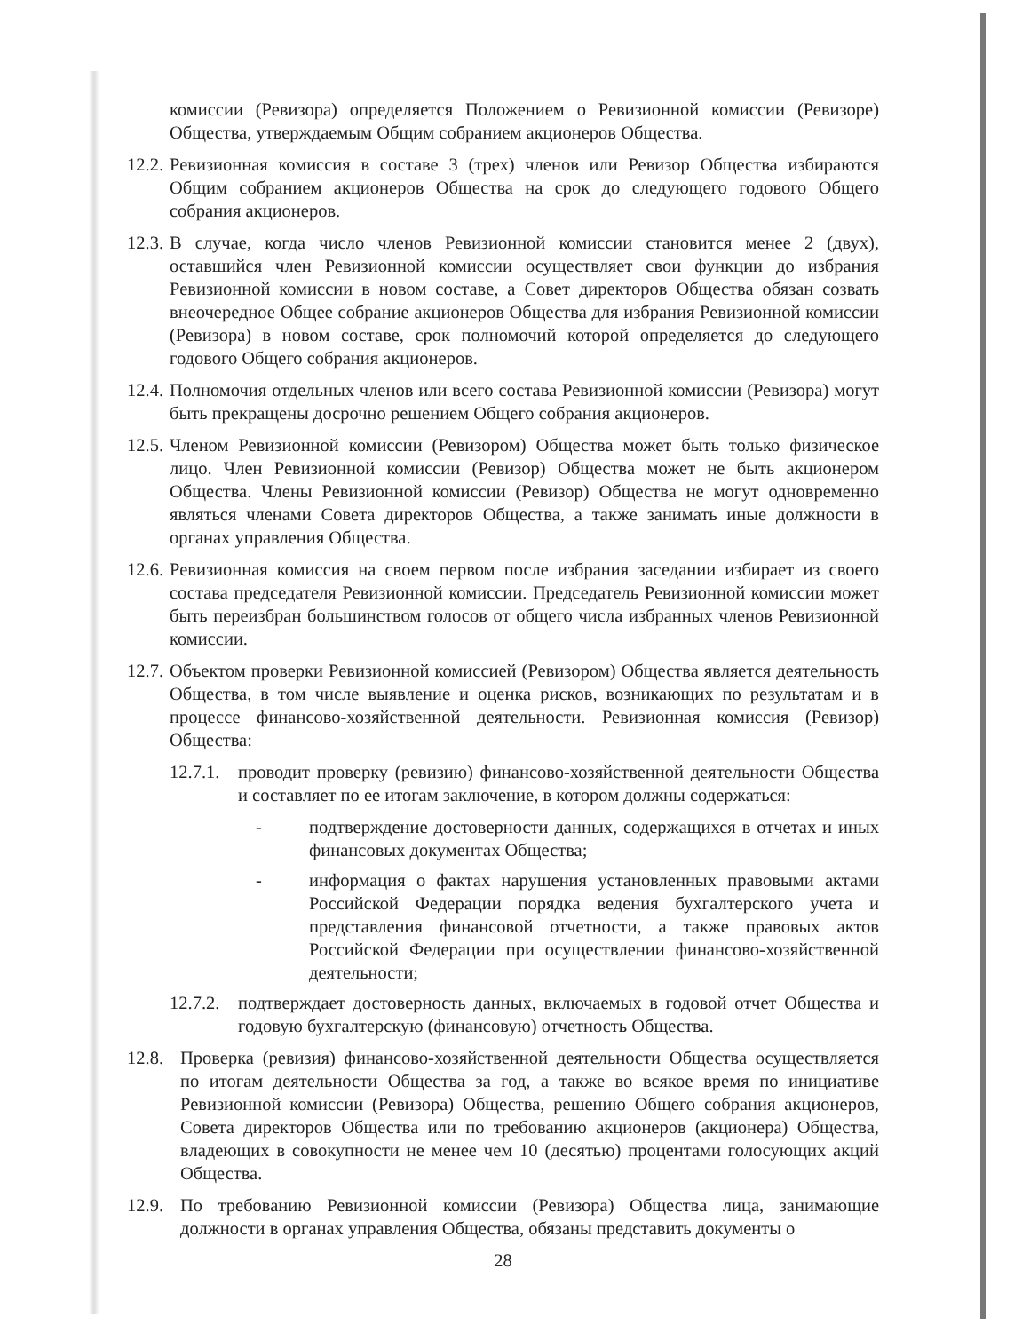комиссии (Ревизора) определяется Положением о Ревизионной комиссии (Ревизоре) Общества, утверждаемым Общим собранием акционеров Общества.
12.2.
Ревизионная комиссия в составе 3 (трех) членов или Ревизор Общества избираются Общим собранием акционеров Общества на срок до следующего годового Общего собрания акционеров.
12.3.
В случае, когда число членов Ревизионной комиссии становится менее 2 (двух), оставшийся член Ревизионной комиссии осуществляет свои функции до избрания Ревизионной комиссии в новом составе, а Совет директоров Общества обязан созвать внеочередное Общее собрание акционеров Общества для избрания Ревизионной комиссии (Ревизора) в новом составе, срок полномочий которой определяется до следующего годового Общего собрания акционеров.
12.4.
Полномочия отдельных членов или всего состава Ревизионной комиссии (Ревизора) могут быть прекращены досрочно решением Общего собрания акционеров.
12.5.
Членом Ревизионной комиссии (Ревизором) Общества может быть только физическое лицо. Член Ревизионной комиссии (Ревизор) Общества может не быть акционером Общества. Члены Ревизионной комиссии (Ревизор) Общества не могут одновременно являться членами Совета директоров Общества, а также занимать иные должности в органах управления Общества.
12.6.
Ревизионная комиссия на своем первом после избрания заседании избирает из своего состава председателя Ревизионной комиссии. Председатель Ревизионной комиссии может быть переизбран большинством голосов от общего числа избранных членов Ревизионной комиссии.
12.7.
Объектом проверки Ревизионной комиссией (Ревизором) Общества является деятельность Общества, в том числе выявление и оценка рисков, возникающих по результатам и в процессе финансово-хозяйственной деятельности. Ревизионная комиссия (Ревизор) Общества:
12.7.1.
проводит проверку (ревизию) финансово-хозяйственной деятельности Общества и составляет по ее итогам заключение, в котором должны содержаться:
- подтверждение достоверности данных, содержащихся в отчетах и иных финансовых документах Общества;
- информация о фактах нарушения установленных правовыми актами Российской Федерации порядка ведения бухгалтерского учета и представления финансовой отчетности, а также правовых актов Российской Федерации при осуществлении финансово-хозяйственной деятельности;
12.7.2.
подтверждает достоверность данных, включаемых в годовой отчет Общества и годовую бухгалтерскую (финансовую) отчетность Общества.
12.8.
Проверка (ревизия) финансово-хозяйственной деятельности Общества осуществляется по итогам деятельности Общества за год, а также во всякое время по инициативе Ревизионной комиссии (Ревизора) Общества, решению Общего собрания акционеров, Совета директоров Общества или по требованию акционеров (акционера) Общества, владеющих в совокупности не менее чем 10 (десятью) процентами голосующих акций Общества.
12.9.
По требованию Ревизионной комиссии (Ревизора) Общества лица, занимающие должности в органах управления Общества, обязаны представить документы о
28